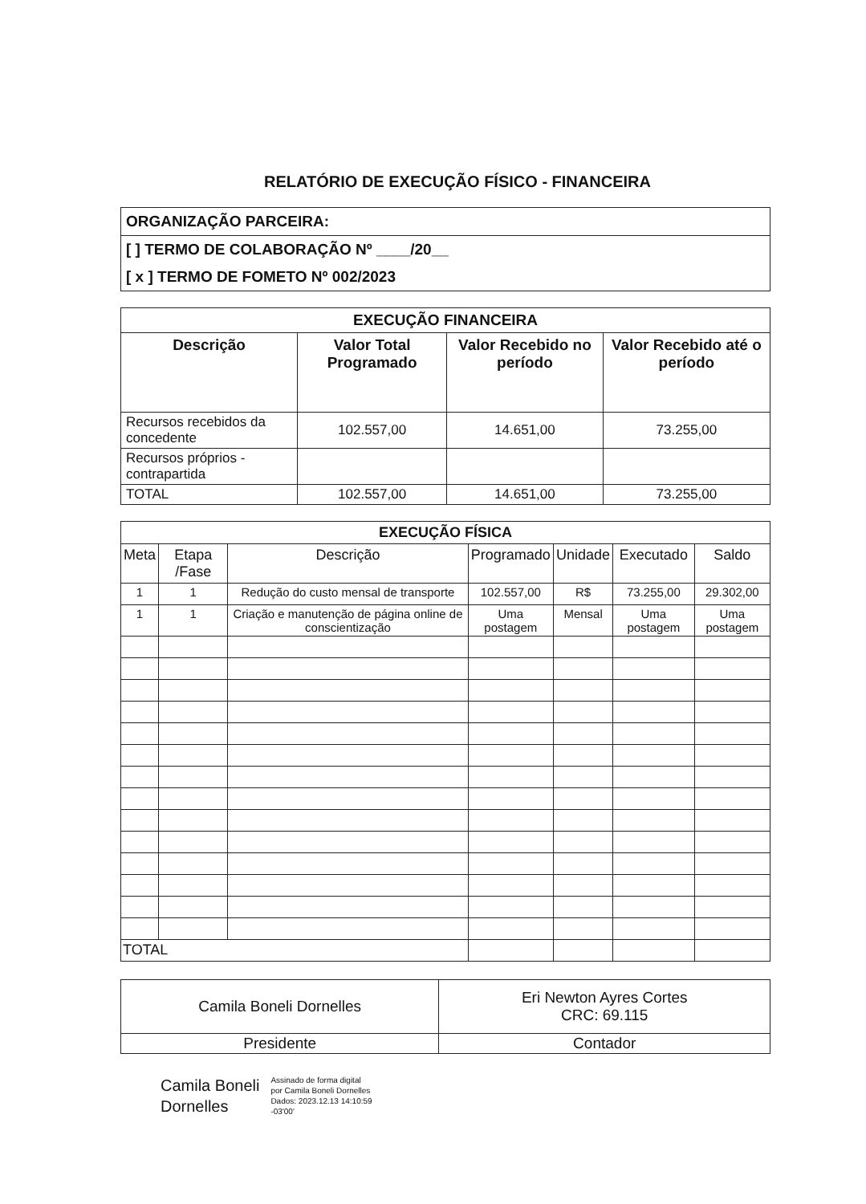RELATÓRIO DE EXECUÇÃO FÍSICO - FINANCEIRA
| ORGANIZAÇÃO PARCEIRA: |
| [ ] TERMO DE COLABORAÇÃO Nº ____/20__ |
| [ x ] TERMO DE FOMETO Nº 002/2023 |
| EXECUÇÃO FINANCEIRA | | | |
| --- | --- | --- | --- |
| Descrição | Valor Total Programado | Valor Recebido no período | Valor Recebido até o período |
| Recursos recebidos da concedente | 102.557,00 | 14.651,00 | 73.255,00 |
| Recursos próprios - contrapartida | | | |
| TOTAL | 102.557,00 | 14.651,00 | 73.255,00 |
| EXECUÇÃO FÍSICA | | | | | | |
| --- | --- | --- | --- | --- | --- | --- |
| Meta | Etapa /Fase | Descrição | Programado | Unidade | Executado | Saldo |
| 1 | 1 | Redução do custo mensal de transporte | 102.557,00 | R$ | 73.255,00 | 29.302,00 |
| 1 | 1 | Criação e manutenção de página online de conscientização | Uma postagem | Mensal | Uma postagem | Uma postagem |
| TOTAL | | | | | | |
| Camila Boneli Dornelles | Eri Newton Ayres Cortes CRC: 69.115 |
| Presidente | Contador |
Camila Boneli
Dornelles
Assinado de forma digital
por Camila Boneli Dornelles
Dados: 2023.12.13 14:10:59
-03'00'